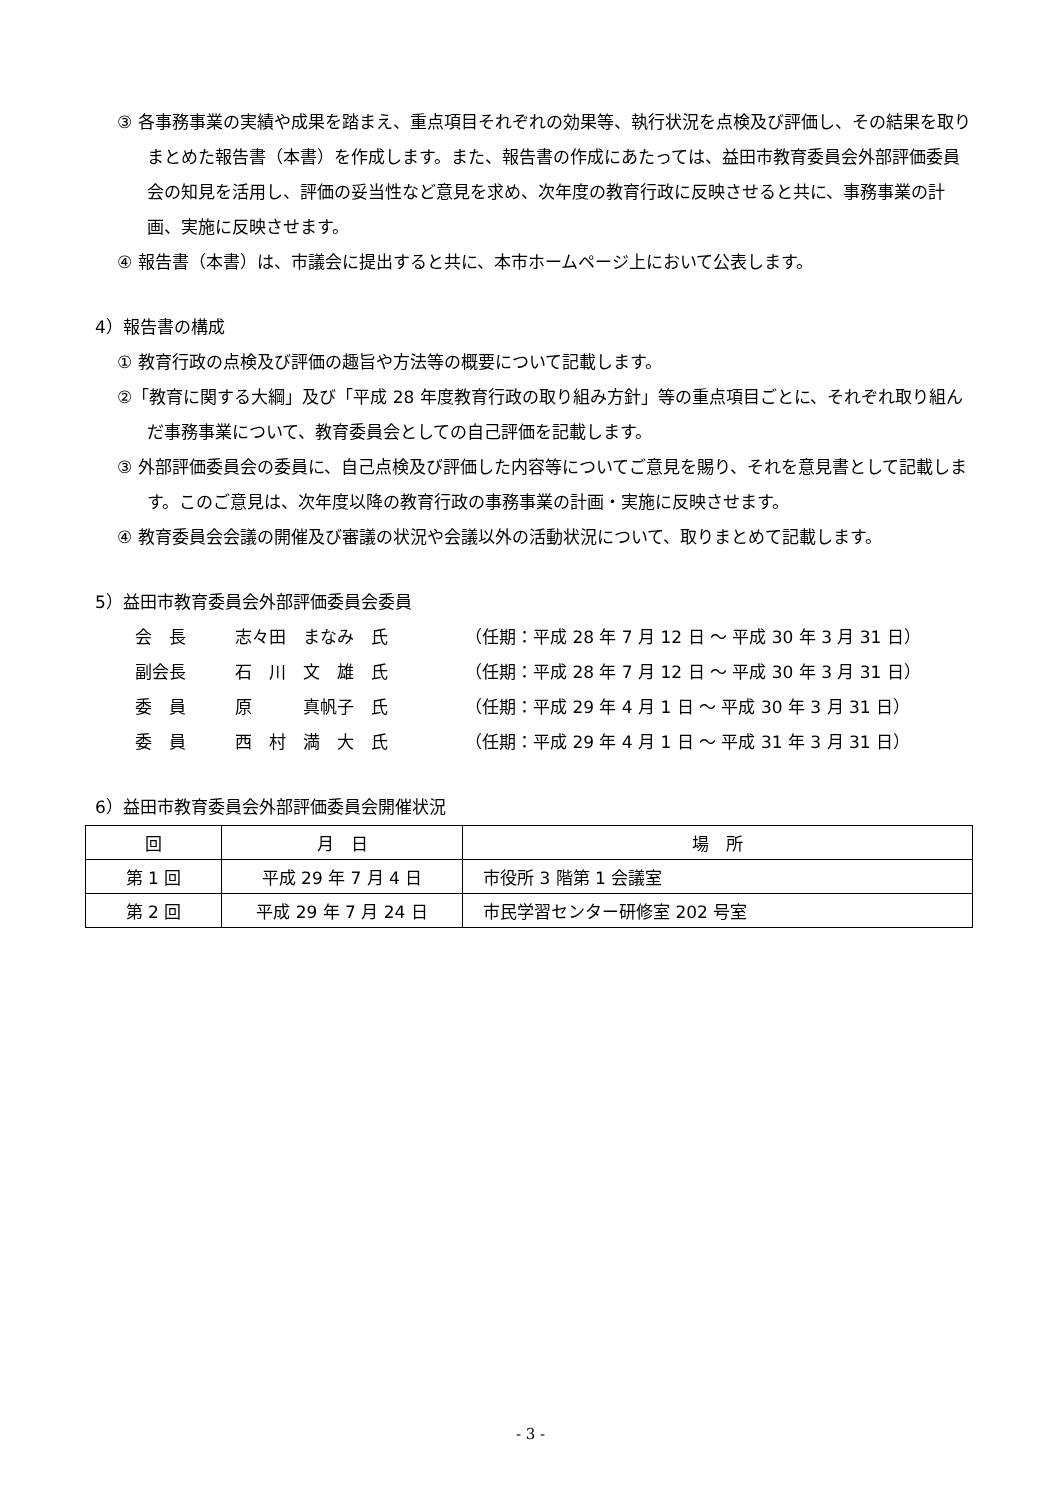③ 各事務事業の実績や成果を踏まえ、重点項目それぞれの効果等、執行状況を点検及び評価し、その結果を取りまとめた報告書（本書）を作成します。また、報告書の作成にあたっては、益田市教育委員会外部評価委員会の知見を活用し、評価の妥当性など意見を求め、次年度の教育行政に反映させると共に、事務事業の計画、実施に反映させます。
④ 報告書（本書）は、市議会に提出すると共に、本市ホームページ上において公表します。
4）報告書の構成
① 教育行政の点検及び評価の趣旨や方法等の概要について記載します。
②「教育に関する大綱」及び「平成 28 年度教育行政の取り組み方針」等の重点項目ごとに、それぞれ取り組んだ事務事業について、教育委員会としての自己評価を記載します。
③ 外部評価委員会の委員に、自己点検及び評価した内容等についてご意見を賜り、それを意見書として記載します。このご意見は、次年度以降の教育行政の事務事業の計画・実施に反映させます。
④ 教育委員会会議の開催及び審議の状況や会議以外の活動状況について、取りまとめて記載します。
5）益田市教育委員会外部評価委員会委員
会　長 志々田　まなみ　氏 （任期：平成 28 年 7 月 12 日 ～ 平成 30 年 3 月 31 日）
副会長 石　川　文　雄　氏 （任期：平成 28 年 7 月 12 日 ～ 平成 30 年 3 月 31 日）
委　員 原　　　真帆子　氏 （任期：平成 29 年 4 月 1 日 ～ 平成 30 年 3 月 31 日）
委　員 西　村　満　大　氏 （任期：平成 29 年 4 月 1 日 ～ 平成 31 年 3 月 31 日）
6）益田市教育委員会外部評価委員会開催状況
| 回 | 月 日 | 場 所 |
| --- | --- | --- |
| 第 1 回 | 平成 29 年 7 月 4 日 | 市役所 3 階第 1 会議室 |
| 第 2 回 | 平成 29 年 7 月 24 日 | 市民学習センター研修室 202 号室 |
- 3 -